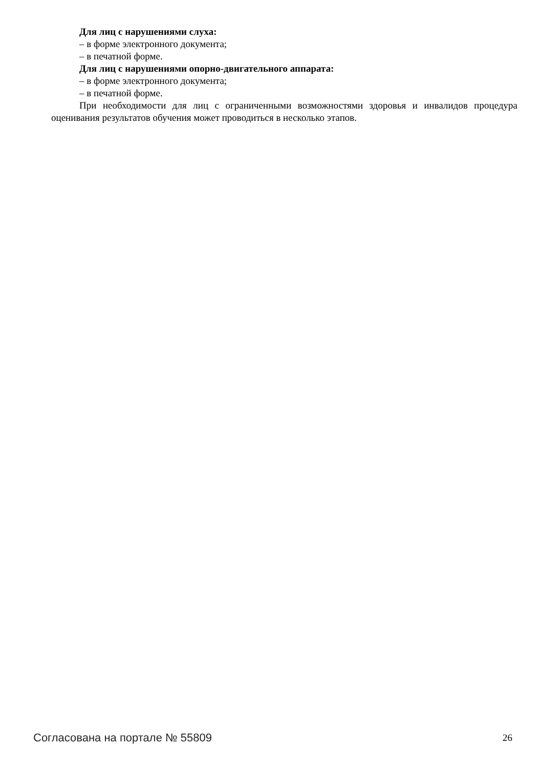Для лиц с нарушениями слуха:
– в форме электронного документа;
– в печатной форме.
Для лиц с нарушениями опорно-двигательного аппарата:
– в форме электронного документа;
– в печатной форме.
При необходимости для лиц с ограниченными возможностями здоровья и инвалидов процедура оценивания результатов обучения может проводиться в несколько этапов.
Согласована на портале № 55809 26